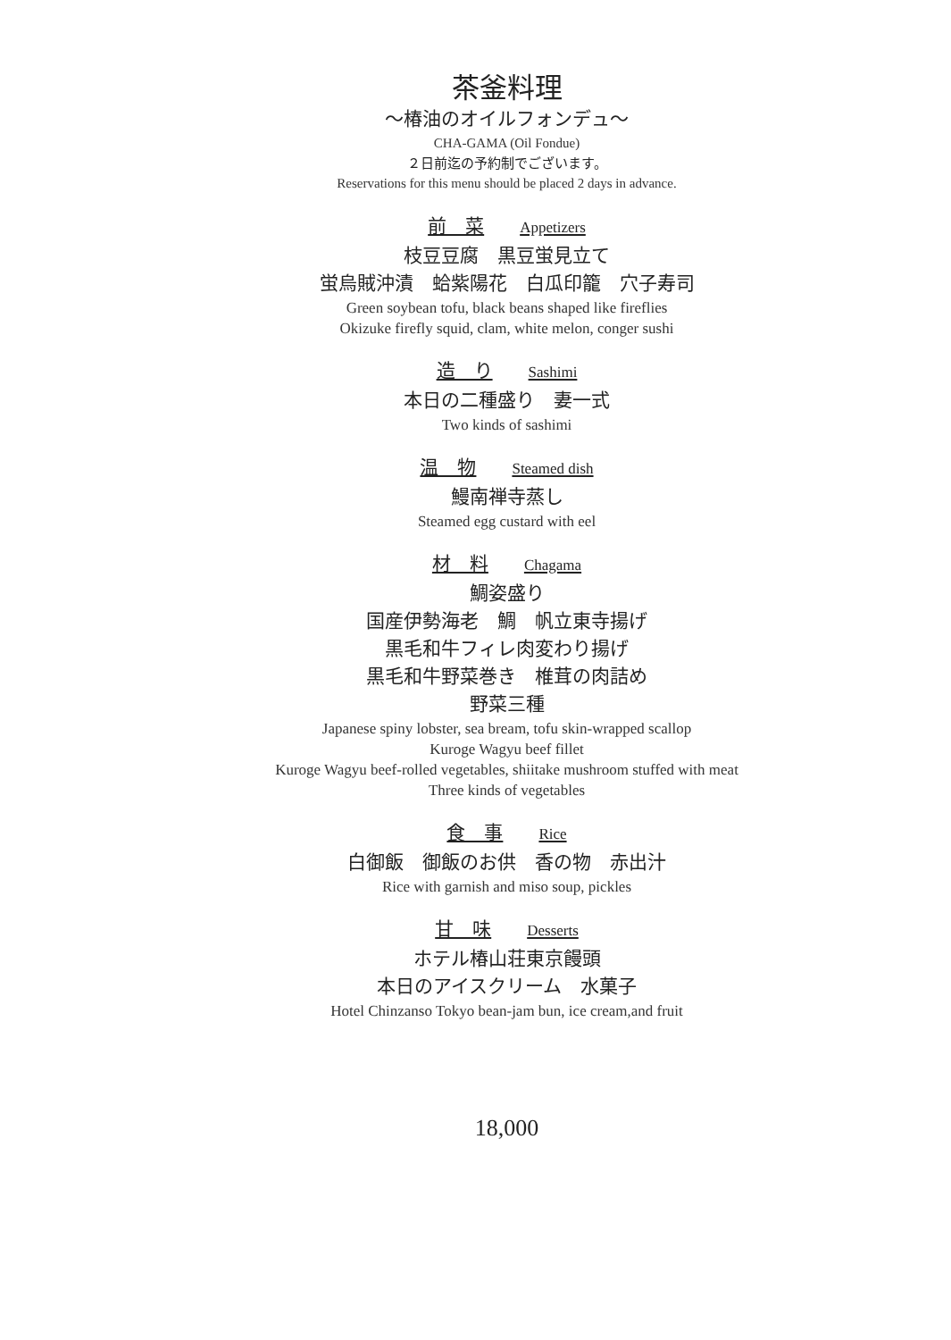茶釜料理
〜椿油のオイルフォンデュ〜
CHA-GAMA (Oil Fondue)
２日前迄の予約制でございます。
Reservations for this menu should be placed 2 days in advance.
前　菜 Appetizers
枝豆豆腐　黒豆蛍見立て
蛍烏賊沖漬　蛤紫陽花　白瓜印籠　穴子寿司
Green soybean tofu, black beans shaped like fireflies
Okizuke firefly squid, clam, white melon, conger sushi
造　り Sashimi
本日の二種盛り　妻一式
Two kinds of sashimi
温　物 Steamed dish
鰻南禅寺蒸し
Steamed egg custard with eel
材　料 Chagama
鯛姿盛り
国産伊勢海老　鯛　帆立東寺揚げ
黒毛和牛フィレ肉変わり揚げ
黒毛和牛野菜巻き　椎茸の肉詰め
野菜三種
Japanese spiny lobster, sea bream, tofu skin-wrapped scallop
Kuroge Wagyu beef fillet
Kuroge Wagyu beef-rolled vegetables, shiitake mushroom stuffed with meat
Three kinds of vegetables
食　事 Rice
白御飯　御飯のお供　香の物　赤出汁
Rice with garnish and miso soup, pickles
甘　味 Desserts
ホテル椿山荘東京饅頭
本日のアイスクリーム　水菓子
Hotel Chinzanso Tokyo bean-jam bun, ice cream,and fruit
18,000